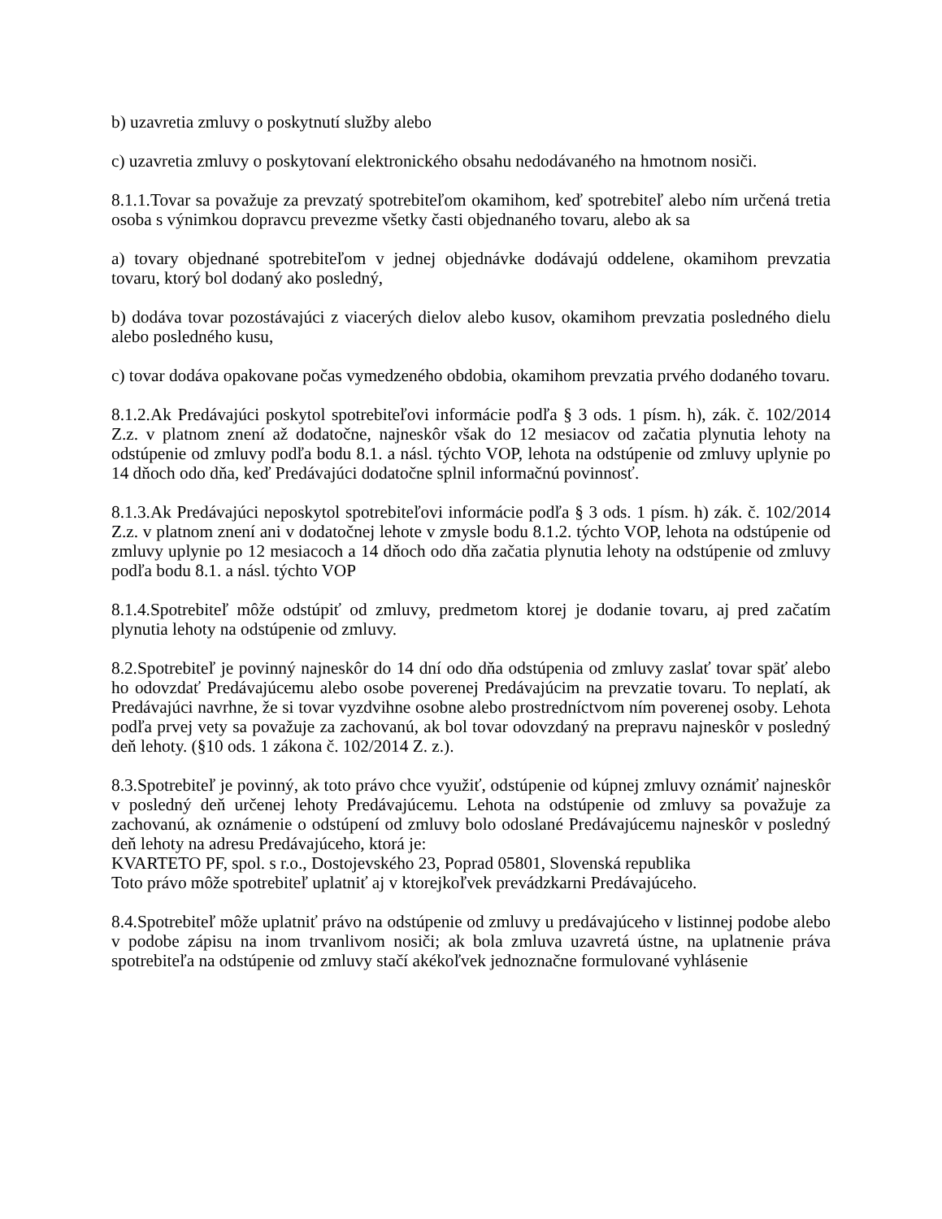b) uzavretia zmluvy o poskytnutí služby alebo
c) uzavretia zmluvy o poskytovaní elektronického obsahu nedodávaného na hmotnom nosiči.
8.1.1.Tovar sa považuje za prevzatý spotrebiteľom okamihom, keď spotrebiteľ alebo ním určená tretia osoba s výnimkou dopravcu prevezme všetky časti objednaného tovaru, alebo ak sa
a) tovary objednané spotrebiteľom v jednej objednávke dodávajú oddelene, okamihom prevzatia tovaru, ktorý bol dodaný ako posledný,
b) dodáva tovar pozostávajúci z viacerých dielov alebo kusov, okamihom prevzatia posledného dielu alebo posledného kusu,
c) tovar dodáva opakovane počas vymedzeného obdobia, okamihom prevzatia prvého dodaného tovaru.
8.1.2.Ak Predávajúci poskytol spotrebiteľovi informácie podľa § 3 ods. 1 písm. h), zák. č. 102/2014 Z.z. v platnom znení až dodatočne, najneskôr však do 12 mesiacov od začatia plynutia lehoty na odstúpenie od zmluvy podľa bodu 8.1. a násl. týchto VOP, lehota na odstúpenie od zmluvy uplynie po 14 dňoch odo dňa, keď Predávajúci dodatočne splnil informačnú povinnosť.
8.1.3.Ak Predávajúci neposkytol spotrebiteľovi informácie podľa § 3 ods. 1 písm. h) zák. č. 102/2014 Z.z. v platnom znení ani v dodatočnej lehote v zmysle bodu 8.1.2. týchto VOP, lehota na odstúpenie od zmluvy uplynie po 12 mesiacoch a 14 dňoch odo dňa začatia plynutia lehoty na odstúpenie od zmluvy podľa bodu 8.1. a násl. týchto VOP
8.1.4.Spotrebiteľ môže odstúpiť od zmluvy, predmetom ktorej je dodanie tovaru, aj pred začatím plynutia lehoty na odstúpenie od zmluvy.
8.2.Spotrebiteľ je povinný najneskôr do 14 dní odo dňa odstúpenia od zmluvy zaslať tovar späť alebo ho odovzdať Predávajúcemu alebo osobe poverenej Predávajúcim na prevzatie tovaru. To neplatí, ak Predávajúci navrhne, že si tovar vyzdvihne osobne alebo prostredníctvom ním poverenej osoby. Lehota podľa prvej vety sa považuje za zachovanú, ak bol tovar odovzdaný na prepravu najneskôr v posledný deň lehoty. (§10 ods. 1 zákona č. 102/2014 Z. z.).
8.3.Spotrebiteľ je povinný, ak toto právo chce využiť, odstúpenie od kúpnej zmluvy oznámiť najneskôr v posledný deň určenej lehoty Predávajúcemu. Lehota na odstúpenie od zmluvy sa považuje za zachovanú, ak oznámenie o odstúpení od zmluvy bolo odoslané Predávajúcemu najneskôr v posledný deň lehoty na adresu Predávajúceho, ktorá je:
KVARTETO PF, spol. s r.o., Dostojevského 23, Poprad 05801, Slovenská republika
Toto právo môže spotrebiteľ uplatniť aj v ktorejkoľvek prevádzkarni Predávajúceho.
8.4.Spotrebiteľ môže uplatniť právo na odstúpenie od zmluvy u predávajúceho v listinnej podobe alebo v podobe zápisu na inom trvanlivom nosiči; ak bola zmluva uzavretá ústne, na uplatnenie práva spotrebiteľa na odstúpenie od zmluvy stačí akékoľvek jednoznačne formulované vyhlásenie